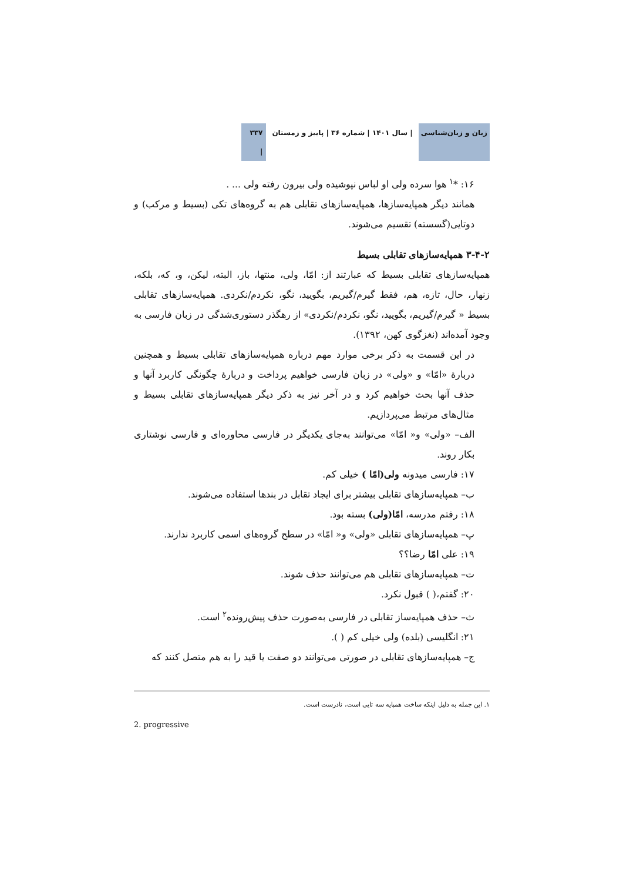زبان و زبان‌شناسی | سال ۱۴۰۱ | شماره ۳۶ | پاییز و زمستان ۳۳۷ |
۱۶: *<sup>۱</sup> هوا سرده ولی او لباس نپوشیده ولی بیرون رفته ولی ... .
همانند دیگر همپایه‌سازها، همپایه‌سازهای تقابلی هم به گروه‌های تکی (بسیط و مرکب) و دوتایی(گسسته) تقسیم می‌شوند.
۳-۴-۲ همپایه‌سازهای تقابلی بسیط
همپایه‌سازهای تقابلی بسیط که عبارتند از: امّا، ولی، منتها، باز، البته، لیکن، و، که، بلکه، زنهار، حال، تازه، هم، فقط گیرم/گیریم، بگویید، نگو، نکردم/نکردی. همپایه‌سازهای تقابلی بسیط « گیرم/گیریم، بگویید، نگو، نکردم/نکردی» از رهگذر دستوری‌شدگی در زبان فارسی به وجود آمده‌اند (نغزگوی کهن، ۱۳۹۲).
در این قسمت به ذکر برخی موارد مهم درباره همپایه‌سازهای تقابلی بسیط و همچنین دربارهٔ «امّا» و «ولی» در زبان فارسی خواهیم پرداخت و دربارهٔ چگونگی کاربرد آنها و حذف آنها بحث خواهیم کرد و در آخر نیز به ذکر دیگر همپایه‌سازهای تقابلی بسیط و مثال‌های مرتبط می‌پردازیم.
الف– «ولی» و« امّا» می‌توانند به‌جای یکدیگر در فارسی محاوره‌ای و فارسی نوشتاری بکار روند.
۱۷: فارسی میدونه ولی(امّا ) خیلی کم.
ب– همپایه‌سازهای تقابلی بیشتر برای ایجاد تقابل در بندها استفاده می‌شوند.
۱۸: رفتم مدرسه، امّا(ولی) بسته بود.
پ– همپایه‌سازهای تقابلی «ولی» و« امّا» در سطح گروه‌های اسمی کاربرد ندارند.
۱۹: علی امّا رضا؟؟
ت– همپایه‌سازهای تقابلی هم می‌توانند حذف شوند.
۲۰: گفتم،( ) قبول نکرد.
ث– حذف همپایه‌ساز تقابلی در فارسی به‌صورت حذف پیش‌رونده<sup>۲</sup> است.
۲۱: انگلیسی (بلده) ولی خیلی کم ( ).
ج– همپایه‌سازهای تقابلی در صورتی می‌توانند دو صفت یا قید را به هم متصل کنند که
۱. این جمله به دلیل اینکه ساخت همپایه سه تایی است، نادرست است.
2. progressive